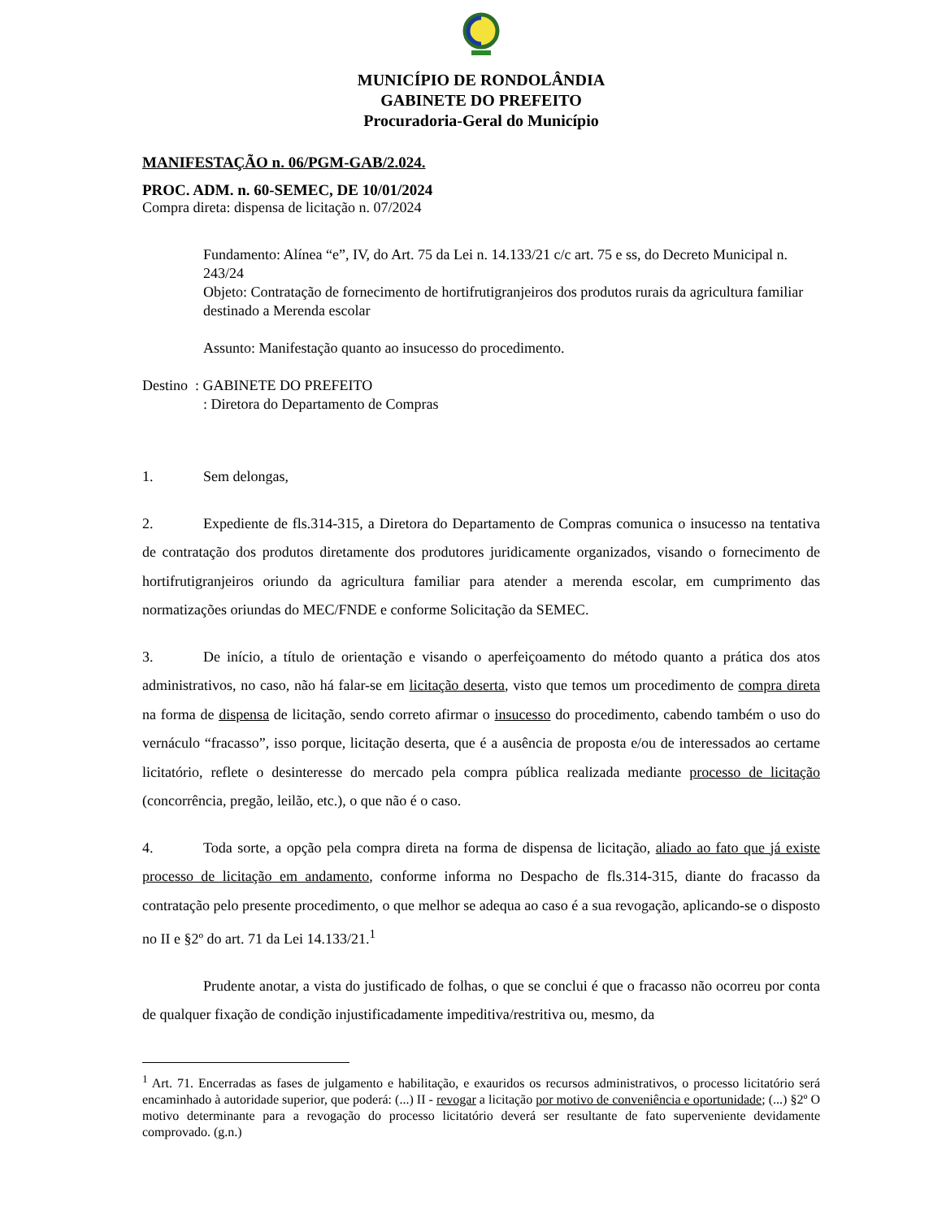MUNICÍPIO DE RONDOLÂNDIA
GABINETE DO PREFEITO
Procuradoria-Geral do Município
MANIFESTAÇÃO n. 06/PGM-GAB/2.024.
PROC. ADM. n. 60-SEMEC, DE 10/01/2024
Compra direta: dispensa de licitação n. 07/2024
Fundamento: Alínea “e”, IV, do Art. 75 da Lei n. 14.133/21 c/c art. 75 e ss, do Decreto Municipal n. 243/24
Objeto: Contratação de fornecimento de hortifrutigranjeiros dos produtos rurais da agricultura familiar destinado a Merenda escolar
Assunto: Manifestação quanto ao insucesso do procedimento.
Destino : GABINETE DO PREFEITO
: Diretora do Departamento de Compras
1. Sem delongas,
2. Expediente de fls.314-315, a Diretora do Departamento de Compras comunica o insucesso na tentativa de contratação dos produtos diretamente dos produtores juridicamente organizados, visando o fornecimento de hortifrutigranjeiros oriundo da agricultura familiar para atender a merenda escolar, em cumprimento das normatizações oriundas do MEC/FNDE e conforme Solicitação da SEMEC.
3. De início, a título de orientação e visando o aperfeiçoamento do método quanto a prática dos atos administrativos, no caso, não há falar-se em licitação deserta, visto que temos um procedimento de compra direta na forma de dispensa de licitação, sendo correto afirmar o insucesso do procedimento, cabendo também o uso do vernáculo “fracasso”, isso porque, licitação deserta, que é a ausência de proposta e/ou de interessados ao certame licitatório, reflete o desinteresse do mercado pela compra pública realizada mediante processo de licitação (concorrência, pregão, leilão, etc.), o que não é o caso.
4. Toda sorte, a opção pela compra direta na forma de dispensa de licitação, aliado ao fato que já existe processo de licitação em andamento, conforme informa no Despacho de fls.314-315, diante do fracasso da contratação pelo presente procedimento, o que melhor se adequa ao caso é a sua revogação, aplicando-se o disposto no II e §2º do art. 71 da Lei 14.133/21.<sup>1</sup>
Prudente anotar, a vista do justificado de folhas, o que se conclui é que o fracasso não ocorreu por conta de qualquer fixação de condição injustificadamente impeditiva/restritiva ou, mesmo, da
<sup>1</sup> Art. 71. Encerradas as fases de julgamento e habilitação, e exauridos os recursos administrativos, o processo licitatório será encaminhado à autoridade superior, que poderá: (...) II - revogar a licitação por motivo de conveniência e oportunidade; (...) §2º O motivo determinante para a revogação do processo licitatório deverá ser resultante de fato superveniente devidamente comprovado. (g.n.)